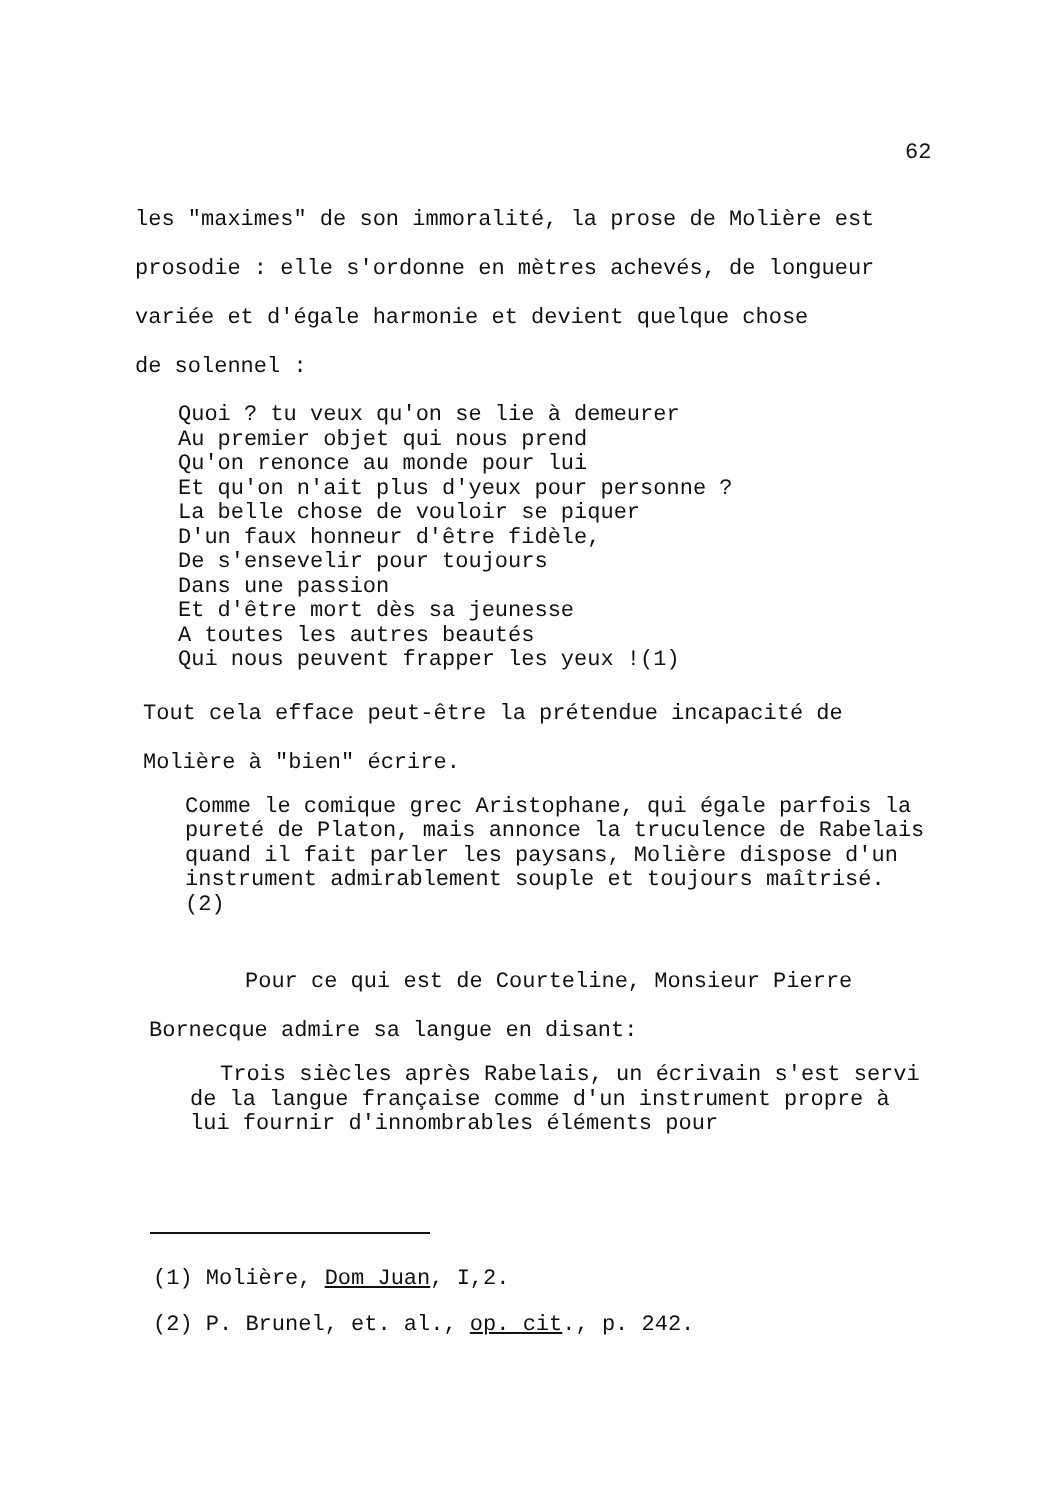62
les "maximes" de son immoralité, la prose de Molière est prosodie : elle s'ordonne en mètres achevés, de longueur variée et d'égale harmonie et devient quelque chose
de solennel :
Quoi ? tu veux qu'on se lie à demeurer
Au premier objet qui nous prend
Qu'on renonce au monde pour lui
Et qu'on n'ait plus d'yeux pour personne ?
La belle chose de vouloir se piquer
D'un faux honneur d'être fidèle,
De s'ensevelir pour toujours
Dans une passion
Et d'être mort dès sa jeunesse
A toutes les autres beautés
Qui nous peuvent frapper les yeux !(1)
Tout cela efface peut-être la prétendue incapacité de
Molière à "bien" écrire.
Comme le comique grec Aristophane, qui égale parfois la pureté de Platon, mais annonce la truculence de Rabelais quand il fait parler les paysans, Molière dispose d'un instrument admirablement souple et toujours maîtrisé. (2)
Pour ce qui est de Courteline, Monsieur Pierre
Bornecque admire sa langue en disant:
Trois siècles après Rabelais, un écrivain s'est servi de la langue française comme d'un instrument propre à lui fournir d'innombrables éléments pour
(1) Molière, Dom Juan, I,2.
(2) P. Brunel, et. al., op. cit., p. 242.